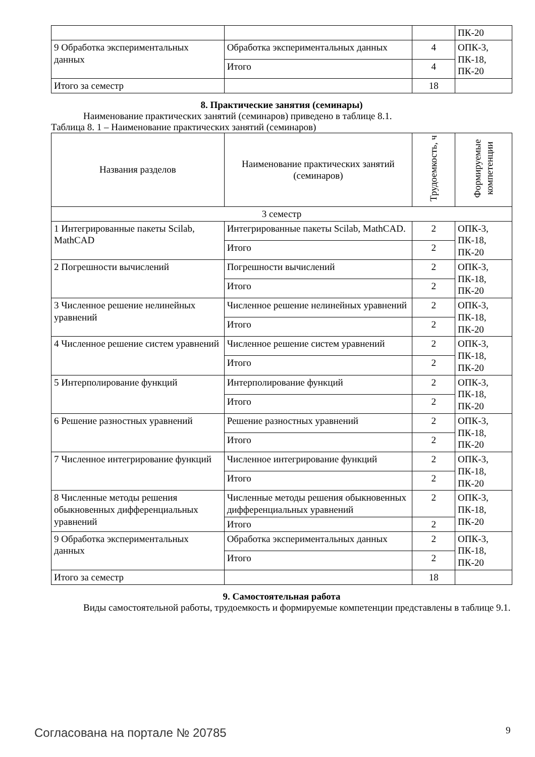| | | | ПК-20 |
| 9 Обработка экспериментальных данных | Обработка экспериментальных данных | 4 | ОПК-3, ПК-18, ПК-20 |
| | Итого | 4 | |
| Итого за семестр | | 18 | |
8. Практические занятия (семинары)
Наименование практических занятий (семинаров) приведено в таблице 8.1.
Таблица 8. 1 – Наименование практических занятий (семинаров)
| Названия разделов | Наименование практических занятий (семинаров) | Трудоемкость, ч | Формируемые компетенции |
| --- | --- | --- | --- |
| 3 семестр | | | |
| 1 Интегрированные пакеты Scilab, MathCAD | Интегрированные пакеты Scilab, MathCAD. | 2 | ОПК-3, ПК-18, ПК-20 |
| | Итого | 2 | |
| 2 Погрешности вычислений | Погрешности вычислений | 2 | ОПК-3, ПК-18, ПК-20 |
| | Итого | 2 | |
| 3 Численное решение нелинейных уравнений | Численное решение нелинейных уравнений | 2 | ОПК-3, ПК-18, ПК-20 |
| | Итого | 2 | |
| 4 Численное решение систем уравнений | Численное решение систем уравнений | 2 | ОПК-3, ПК-18, ПК-20 |
| | Итого | 2 | |
| 5 Интерполирование функций | Интерполирование функций | 2 | ОПК-3, ПК-18, ПК-20 |
| | Итого | 2 | |
| 6 Решение разностных уравнений | Решение разностных уравнений | 2 | ОПК-3, ПК-18, ПК-20 |
| | Итого | 2 | |
| 7 Численное интегрирование функций | Численное интегрирование функций | 2 | ОПК-3, ПК-18, ПК-20 |
| | Итого | 2 | |
| 8 Численные методы решения обыкновенных дифференциальных уравнений | Численные методы решения обыкновенных дифференциальных уравнений | 2 | ОПК-3, ПК-18, ПК-20 |
| | Итого | 2 | |
| 9 Обработка экспериментальных данных | Обработка экспериментальных данных | 2 | ОПК-3, ПК-18, ПК-20 |
| | Итого | 2 | |
| Итого за семестр | | 18 | |
9. Самостоятельная работа
Виды самостоятельной работы, трудоемкость и формируемые компетенции представлены в таблице 9.1.
Согласована на портале № 20785 9